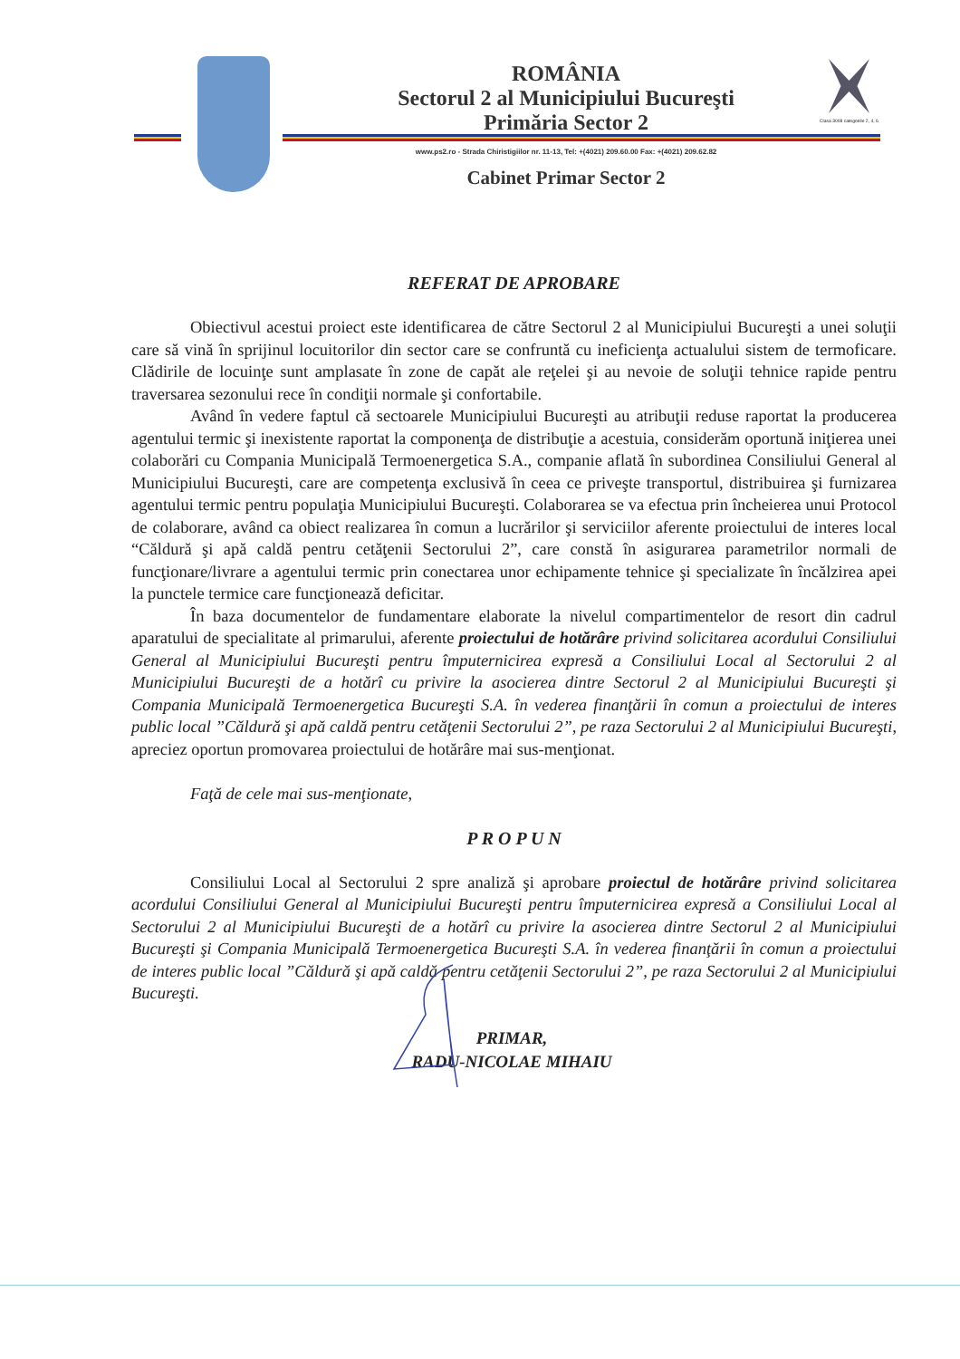ROMÂNIA
Sectorul 2 al Municipiului Bucureşti
Primăria Sector 2
www.ps2.ro - Strada Chiristigiilor nr. 11-13, Tel: +(4021) 209.60.00 Fax: +(4021) 209.62.82
Cabinet Primar Sector 2
Clasa 3008 categoriile 2, 4, 6
REFERAT DE APROBARE
Obiectivul acestui proiect este identificarea de către Sectorul 2 al Municipiului Bucureşti a unei soluţii care să vină în sprijinul locuitorilor din sector care se confruntă cu ineficienţa actualului sistem de termoficare. Clădirile de locuinţe sunt amplasate în zone de capăt ale reţelei şi au nevoie de soluţii tehnice rapide pentru traversarea sezonului rece în condiţii normale şi confortabile.
Având în vedere faptul că sectoarele Municipiului Bucureşti au atribuţii reduse raportat la producerea agentului termic şi inexistente raportat la componenţa de distribuţie a acestuia, considerăm oportună iniţierea unei colaborări cu Compania Municipală Termoenergetica S.A., companie aflată în subordinea Consiliului General al Municipiului Bucureşti, care are competenţa exclusivă în ceea ce priveşte transportul, distribuirea şi furnizarea agentului termic pentru populaţia Municipiului Bucureşti. Colaborarea se va efectua prin încheierea unui Protocol de colaborare, având ca obiect realizarea în comun a lucrărilor şi serviciilor aferente proiectului de interes local “Căldură şi apă caldă pentru cetăţenii Sectorului 2”, care constă în asigurarea parametrilor normali de funcţionare/livrare a agentului termic prin conectarea unor echipamente tehnice şi specializate în încălzirea apei la punctele termice care funcţionează deficitar.
În baza documentelor de fundamentare elaborate la nivelul compartimentelor de resort din cadrul aparatului de specialitate al primarului, aferente proiectului de hotărâre privind solicitarea acordului Consiliului General al Municipiului Bucureşti pentru împuternicirea expresă a Consiliului Local al Sectorului 2 al Municipiului Bucureşti de a hotărî cu privire la asocierea dintre Sectorul 2 al Municipiului Bucureşti şi Compania Municipală Termoenergetica Bucureşti S.A. în vederea finanţării în comun a proiectului de interes public local ”Căldură şi apă caldă pentru cetăţenii Sectorului 2”, pe raza Sectorului 2 al Municipiului Bucureşti, apreciez oportun promovarea proiectului de hotărâre mai sus-menţionat.
Faţă de cele mai sus-menţionate,
P R O P U N
Consiliului Local al Sectorului 2 spre analiză şi aprobare proiectul de hotărâre privind solicitarea acordului Consiliului General al Municipiului Bucureşti pentru împuternicirea expresă a Consiliului Local al Sectorului 2 al Municipiului Bucureşti de a hotărî cu privire la asocierea dintre Sectorul 2 al Municipiului Bucureşti şi Compania Municipală Termoenergetica Bucureşti S.A. în vederea finanţării în comun a proiectului de interes public local ”Căldură şi apă caldă pentru cetăţenii Sectorului 2”, pe raza Sectorului 2 al Municipiului Bucureşti.
PRIMAR,
RADU-NICOLAE MIHAIU